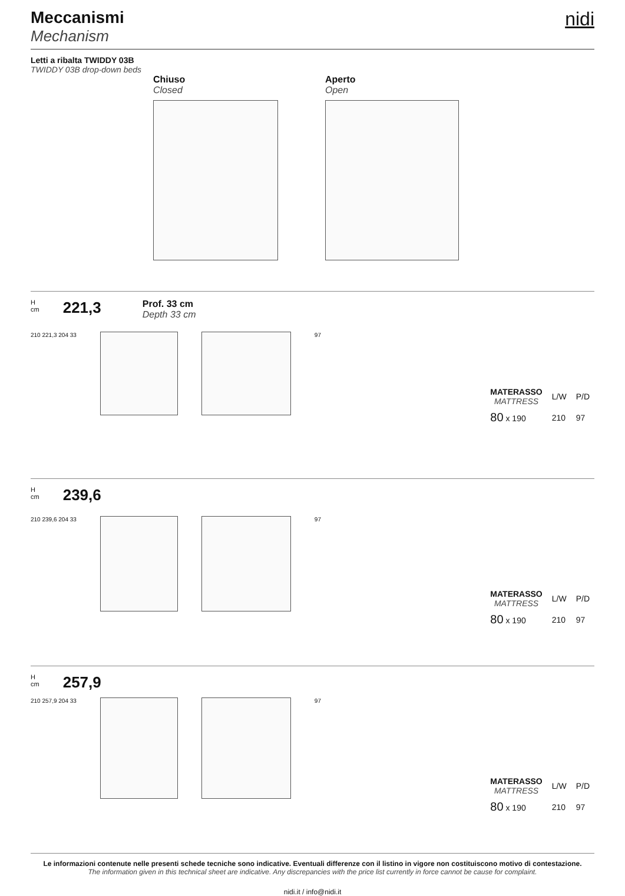Meccanismi
Mechanism
nidi
Letti a ribalta TWIDDY 03B
TWIDDY 03B drop-down beds
Chiuso
Closed
Aperto
Open
H
cm
221,3
Prof. 33 cm
Depth 33 cm
210 221,3 204 33 97
| MATERASSO MATTRESS | L/W | P/D |
| --- | --- | --- |
| 80 x 190 | 210 | 97 |
H
cm
239,6
210 239,6 204 33 97
| MATERASSO MATTRESS | L/W | P/D |
| --- | --- | --- |
| 80 x 190 | 210 | 97 |
H
cm
257,9
210 257,9 204 33 97
| MATERASSO MATTRESS | L/W | P/D |
| --- | --- | --- |
| 80 x 190 | 210 | 97 |
Le informazioni contenute nelle presenti schede tecniche sono indicative. Eventuali differenze con il listino in vigore non costituiscono motivo di contestazione.
The information given in this technical sheet are indicative. Any discrepancies with the price list currently in force cannot be cause for complaint.
nidi.it / info@nidi.it